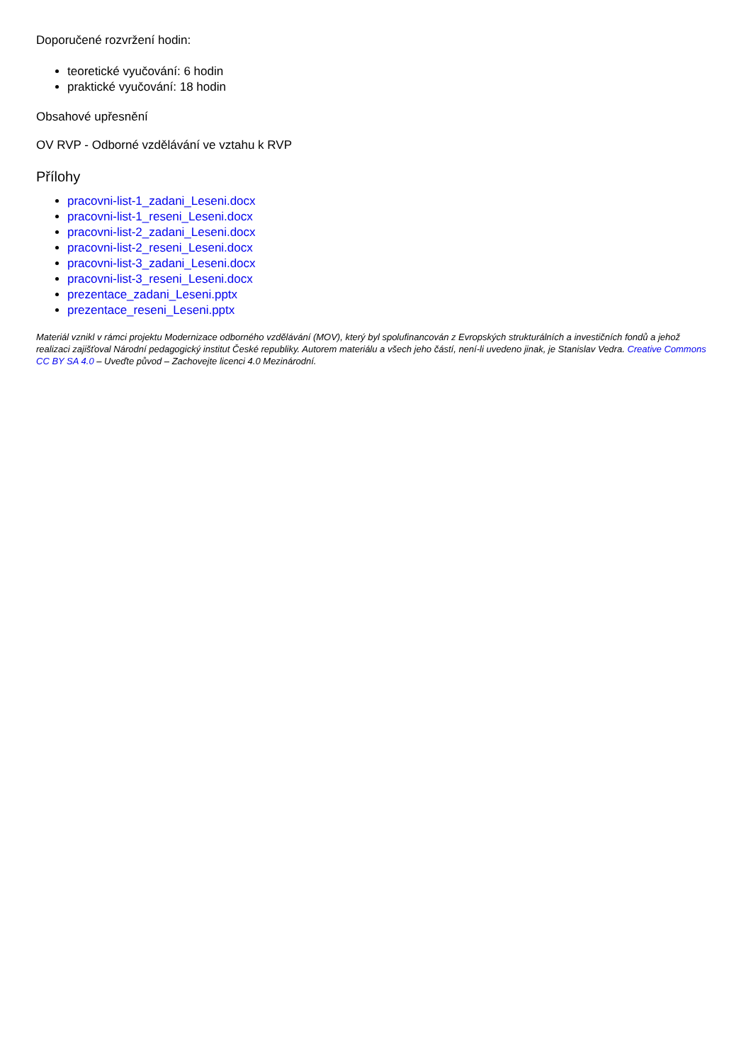Doporučené rozvržení hodin:
teoretické vyučování: 6 hodin
praktické vyučování: 18 hodin
Obsahové upřesnění
OV RVP - Odborné vzdělávání ve vztahu k RVP
Přílohy
pracovni-list-1_zadani_Leseni.docx
pracovni-list-1_reseni_Leseni.docx
pracovni-list-2_zadani_Leseni.docx
pracovni-list-2_reseni_Leseni.docx
pracovni-list-3_zadani_Leseni.docx
pracovni-list-3_reseni_Leseni.docx
prezentace_zadani_Leseni.pptx
prezentace_reseni_Leseni.pptx
Materiál vznikl v rámci projektu Modernizace odborného vzdělávání (MOV), který byl spolufinancován z Evropských strukturálních a investičních fondů a jehož realizaci zajišťoval Národní pedagogický institut České republiky. Autorem materiálu a všech jeho částí, není-li uvedeno jinak, je Stanislav Vedra. Creative Commons CC BY SA 4.0 – Uveďte původ – Zachovejte licenci 4.0 Mezinárodní.